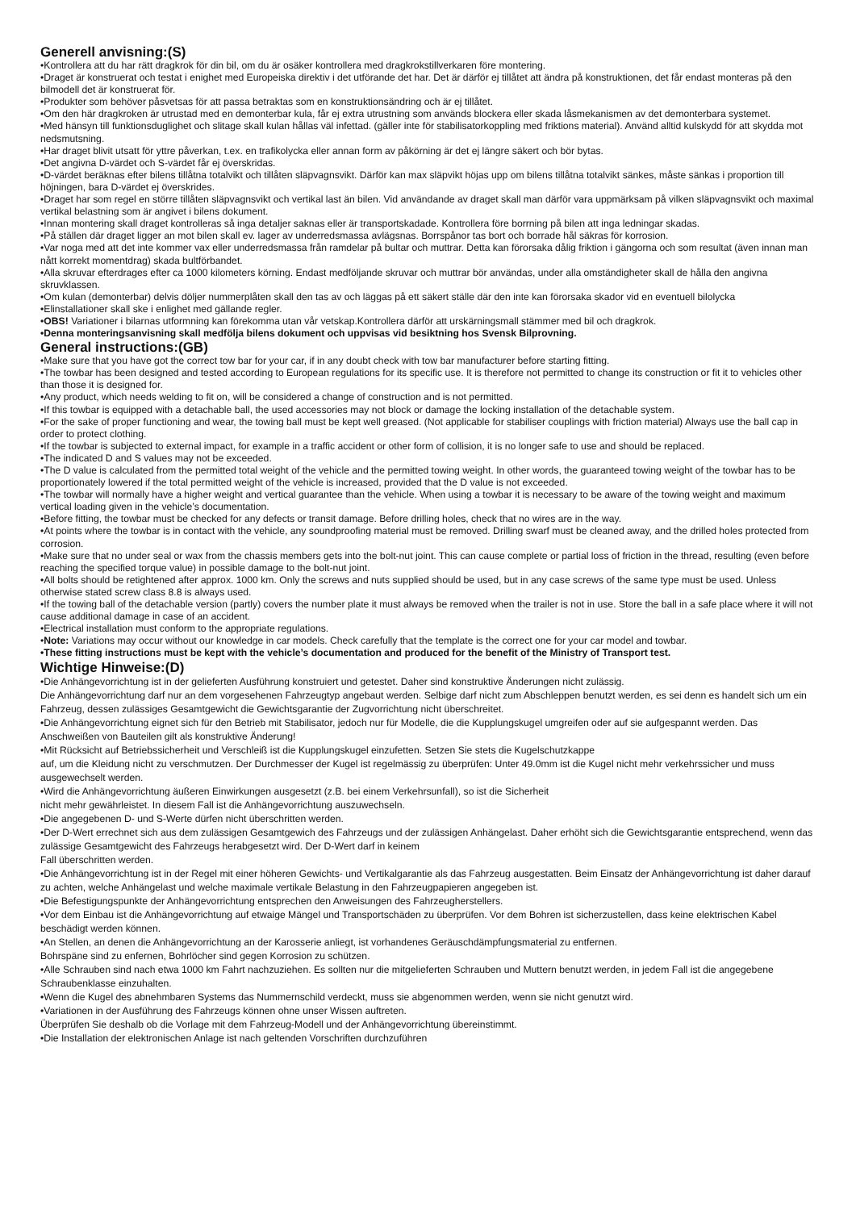Generell anvisning:(S)
•Kontrollera att du har rätt dragkrok för din bil, om du är osäker kontrollera med dragkrokstillverkaren före montering.
•Draget är konstruerat och testat i enighet med Europeiska direktiv i det utförande det har. Det är därför ej tillåtet att ändra på konstruktionen, det får endast monteras på den bilmodell det är konstruerat för.
•Produkter som behöver påsvetsas för att passa betraktas som en konstruktionsändring och är ej tillåtet.
•Om den här dragkroken är utrustad med en demonterbar kula, får ej extra utrustning som används blockera eller skada låsmekanismen av det demonterbara systemet.
•Med hänsyn till funktionsduglighet och slitage skall kulan hållas väl infettad. (gäller inte för stabilisatorkoppling med friktions material). Använd alltid kulskydd för att skydda mot nedsmutsning.
•Har draget blivit utsatt för yttre påverkan, t.ex. en trafikolycka eller annan form av påkörning är det ej längre säkert och bör bytas.
•Det angivna D-värdet och S-värdet får ej överskridas.
•D-värdet beräknas efter bilens tillåtna totalvikt och tillåten släpvagnsvikt. Därför kan max släpvikt höjas upp om bilens tillåtna totalvikt sänkes, måste sänkas i proportion till höjningen, bara D-värdet ej överskrides.
•Draget har som regel en större tillåten släpvagnsvikt och vertikal last än bilen. Vid användande av draget skall man därför vara uppmärksam på vilken släpvagnsvikt och maximal vertikal belastning som är angivet i bilens dokument.
•Innan montering skall draget kontrolleras så inga detaljer saknas eller är transportskadade. Kontrollera före borrning på bilen att inga ledningar skadas.
•På ställen där draget ligger an mot bilen skall ev. lager av underredsmassa avlägsnas. Borrspånor tas bort och borrade hål säkras för korrosion.
•Var noga med att det inte kommer vax eller underredsmassa från ramdelar på bultar och muttrar. Detta kan förorsaka dålig friktion i gängorna och som resultat (även innan man nått korrekt momentdrag) skada bultförbandet.
•Alla skruvar efterdrages efter ca 1000 kilometers körning. Endast medföljande skruvar och muttrar bör användas, under alla omständigheter skall de hålla den angivna skruvklassen.
•Om kulan (demonterbar) delvis döljer nummerplåten skall den tas av och läggas på ett säkert ställe där den inte kan förorsaka skador vid en eventuell bilolycka
•Elinstallationer skall ske i enlighet med gällande regler.
•OBS! Variationer i bilarnas utformning kan förekomma utan vår vetskap.Kontrollera därför att urskärningsmall stämmer med bil och dragkrok.
•Denna monteringsanvisning skall medfölja bilens dokument och uppvisas vid besiktning hos Svensk Bilprovning.
General instructions:(GB)
•Make sure that you have got the correct tow bar for your car, if in any doubt check with tow bar manufacturer before starting fitting.
•The towbar has been designed and tested according to European regulations for its specific use. It is therefore not permitted to change its construction or fit it to vehicles other than those it is designed for.
•Any product, which needs welding to fit on, will be considered a change of construction and is not permitted.
•If this towbar is equipped with a detachable ball, the used accessories may not block or damage the locking installation of the detachable system.
•For the sake of proper functioning and wear, the towing ball must be kept well greased. (Not applicable for stabiliser couplings with friction material) Always use the ball cap in order to protect clothing.
•If the towbar is subjected to external impact, for example in a traffic accident or other form of collision, it is no longer safe to use and should be replaced.
•The indicated D and S values may not be exceeded.
•The D value is calculated from the permitted total weight of the vehicle and the permitted towing weight. In other words, the guaranteed towing weight of the towbar has to be proportionately lowered if the total permitted weight of the vehicle is increased, provided that the D value is not exceeded.
•The towbar will normally have a higher weight and vertical guarantee than the vehicle. When using a towbar it is necessary to be aware of the towing weight and maximum vertical loading given in the vehicle’s documentation.
•Before fitting, the towbar must be checked for any defects or transit damage. Before drilling holes, check that no wires are in the way.
•At points where the towbar is in contact with the vehicle, any soundproofing material must be removed. Drilling swarf must be cleaned away, and the drilled holes protected from corrosion.
•Make sure that no under seal or wax from the chassis members gets into the bolt-nut joint. This can cause complete or partial loss of friction in the thread, resulting (even before reaching the specified torque value) in possible damage to the bolt-nut joint.
•All bolts should be retightened after approx. 1000 km. Only the screws and nuts supplied should be used, but in any case screws of the same type must be used. Unless otherwise stated screw class 8.8 is always used.
•If the towing ball of the detachable version (partly) covers the number plate it must always be removed when the trailer is not in use. Store the ball in a safe place where it will not cause additional damage in case of an accident.
•Electrical installation must conform to the appropriate regulations.
•Note: Variations may occur without our knowledge in car models. Check carefully that the template is the correct one for your car model and towbar.
•These fitting instructions must be kept with the vehicle’s documentation and produced for the benefit of the Ministry of Transport test.
Wichtige Hinweise:(D)
•Die Anhängevorrichtung ist in der gelieferten Ausführung konstruiert und getestet. Daher sind konstruktive Änderungen nicht zulässig.
Die Anhängevorrichtung darf nur an dem vorgesehenen Fahrzeugtyp angebaut werden. Selbige darf nicht zum Abschleppen benutzt werden, es sei denn es handelt sich um ein Fahrzeug, dessen zulässiges Gesamtgewicht die Gewichtsgarantie der Zugvorrichtung nicht überschreitet.
•Die Anhängevorrichtung eignet sich für den Betrieb mit Stabilisator, jedoch nur für Modelle, die die Kupplungskugel umgreifen oder auf sie aufgespannt werden. Das Anschweißen von Bauteilen gilt als konstruktive Änderung!
•Mit Rücksicht auf Betriebssicherheit und Verschleiß ist die Kupplungskugel einzufetten. Setzen Sie stets die Kugelschutzkappe
auf, um die Kleidung nicht zu verschmutzen. Der Durchmesser der Kugel ist regelmässig zu überprüfen: Unter 49.0mm ist die Kugel nicht mehr verkehrssicher und muss ausgewechselt werden.
•Wird die Anhängevorrichtung äußeren Einwirkungen ausgesetzt (z.B. bei einem Verkehrsunfall), so ist die Sicherheit
nicht mehr gewährleistet. In diesem Fall ist die Anhängevorrichtung auszuwechseln.
•Die angegebenen D- und S-Werte dürfen nicht überschritten werden.
•Der D-Wert errechnet sich aus dem zulässigen Gesamtgewich des Fahrzeugs und der zulässigen Anhängelast. Daher erhöht sich die Gewichtsgarantie entsprechend, wenn das zulässige Gesamtgewicht des Fahrzeugs herabgesetzt wird. Der D-Wert darf in keinem
Fall überschritten werden.
•Die Anhängevorrichtung ist in der Regel mit einer höheren Gewichts- und Vertikalgarantie als das Fahrzeug ausgestatten. Beim Einsatz der Anhängevorrichtung ist daher darauf zu achten, welche Anhängelast und welche maximale vertikale Belastung in den Fahrzeugpapieren angegeben ist.
•Die Befestigungspunkte der Anhängevorrichtung entsprechen den Anweisungen des Fahrzeugherstellers.
•Vor dem Einbau ist die Anhängevorrichtung auf etwaige Mängel und Transportschäden zu überprüfen. Vor dem Bohren ist sicherzustellen, dass keine elektrischen Kabel beschädigt werden können.
•An Stellen, an denen die Anhängevorrichtung an der Karosserie anliegt, ist vorhandenes Geräuschdämpfungsmaterial zu entfernen.
Bohrspäne sind zu enfernen, Bohrlöcher sind gegen Korrosion zu schützen.
•Alle Schrauben sind nach etwa 1000 km Fahrt nachzuziehen. Es sollten nur die mitgelieferten Schrauben und Muttern benutzt werden, in jedem Fall ist die angegebene Schraubenklasse einzuhalten.
•Wenn die Kugel des abnehmbaren Systems das Nummernschild verdeckt, muss sie abgenommen werden, wenn sie nicht genutzt wird.
•Variationen in der Ausführung des Fahrzeugs können ohne unser Wissen auftreten.
Überprüfen Sie deshalb ob die Vorlage mit dem Fahrzeug-Modell und der Anhängevorrichtung übereinstimmt.
•Die Installation der elektronischen Anlage ist nach geltenden Vorschriften durchzuführen